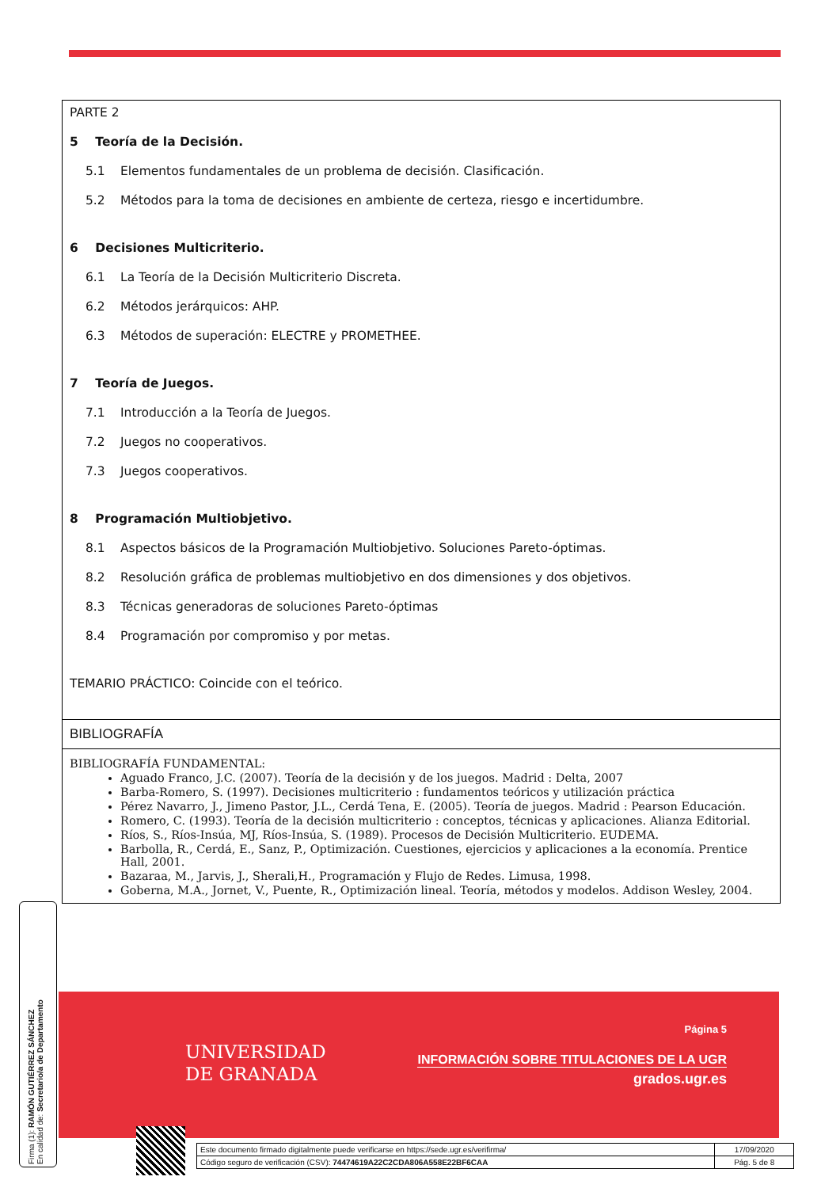PARTE 2
5 Teoría de la Decisión.
5.1 Elementos fundamentales de un problema de decisión. Clasificación.
5.2 Métodos para la toma de decisiones en ambiente de certeza, riesgo e incertidumbre.
6 Decisiones Multicriterio.
6.1 La Teoría de la Decisión Multicriterio Discreta.
6.2 Métodos jerárquicos: AHP.
6.3 Métodos de superación: ELECTRE y PROMETHEE.
7 Teoría de Juegos.
7.1 Introducción a la Teoría de Juegos.
7.2 Juegos no cooperativos.
7.3 Juegos cooperativos.
8 Programación Multiobjetivo.
8.1 Aspectos básicos de la Programación Multiobjetivo. Soluciones Pareto-óptimas.
8.2 Resolución gráfica de problemas multiobjetivo en dos dimensiones y dos objetivos.
8.3 Técnicas generadoras de soluciones Pareto-óptimas
8.4 Programación por compromiso y por metas.
TEMARIO PRÁCTICO: Coincide con el teórico.
BIBLIOGRAFÍA
BIBLIOGRAFÍA FUNDAMENTAL:
Aguado Franco, J.C. (2007). Teoría de la decisión y de los juegos. Madrid : Delta, 2007
Barba-Romero, S. (1997). Decisiones multicriterio : fundamentos teóricos y utilización práctica
Pérez Navarro, J., Jimeno Pastor, J.L., Cerdá Tena, E. (2005). Teoría de juegos. Madrid : Pearson Educación.
Romero, C. (1993). Teoría de la decisión multicriterio : conceptos, técnicas y aplicaciones. Alianza Editorial.
Ríos, S., Ríos-Insúa, MJ, Ríos-Insúa, S. (1989). Procesos de Decisión Multicriterio. EUDEMA.
Barbolla, R., Cerdá, E., Sanz, P., Optimización. Cuestiones, ejercicios y aplicaciones a la economía. Prentice Hall, 2001.
Bazaraa, M., Jarvis, J., Sherali,H., Programación y Flujo de Redes. Limusa, 1998.
Goberna, M.A., Jornet, V., Puente, R., Optimización lineal. Teoría, métodos y modelos. Addison Wesley, 2004.
UNIVERSIDAD
DE GRANADA
Página 5
INFORMACIÓN SOBRE TITULACIONES DE LA UGR
grados.ugr.es
Firma (1): RAMÓN GUTIÉRREZ SÁNCHEZ
En calidad de: Secretario/a de Departamento
| Este documento firmado digitalmente puede verificarse en https://sede.ugr.es/verifirma/ | 17/09/2020 |
| Código seguro de verificación (CSV): 74474619A22C2CDA806A558E22BF6CAA | Pág. 5 de 8 |